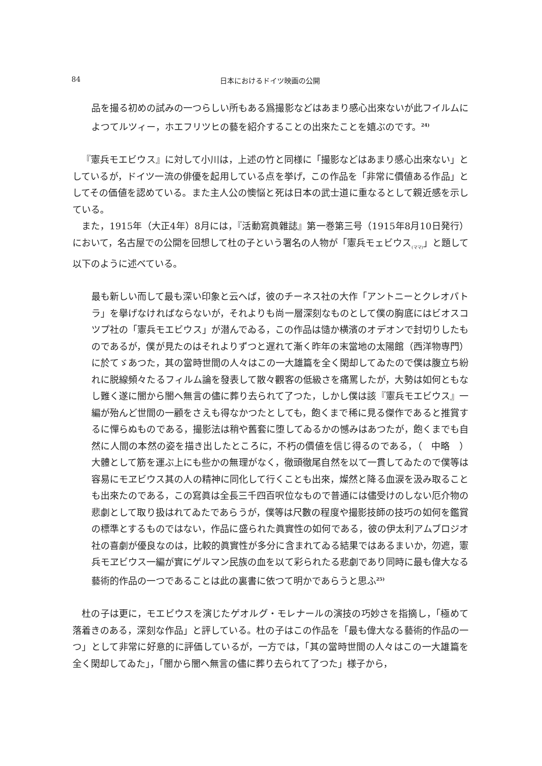84 日本におけるドイツ映画の公開
品を撮る初めの試みの一つらしい所もある爲撮影などはあまり感心出來ないが此フイルムによつてルツィー，ホエフリツヒの藝を紹介することの出來たことを嬉ぶのです。<sup>24)</sup>
『憲兵モエビウス』に対して小川は，上述の竹と同様に「撮影などはあまり感心出來ない」としているが，ドイツ一流の俳優を起用している点を挙げ，この作品を「非常に價値ある作品」としてその価値を認めている。また主人公の懊悩と死は日本の武士道に重なるとして親近感を示している。
また，1915年（大正4年）8月には，『活動寫眞雜誌』第一巻第三号（1915年8月10日発行）において，名古屋での公開を回想して杜の子という署名の人物が「憲兵モェビウス<sub>(ママ)</sub>」と題して以下のように述べている。
最も新しい而して最も深い印象と云へば，彼のチーネス社の大作「アントニーとクレオパトラ」を擧げなければならないが，それよりも尚一層深刻なものとして僕の胸底にはビオスコツプ社の「憲兵モエビウス」が潜んでゐる，この作品は慥か横濱のオデオンで封切りしたものであるが，僕が見たのはそれよりずつと遅れて漸く昨年の末當地の太陽館（西洋物専門）に於てゞあつた，其の當時世間の人々はこの一大雄篇を全く閑却してゐたので僕は腹立ち紛れに脱線頻々たるフィルム論を發表して散々觀客の低級さを痛罵したが，大勢は如何ともなし難く遂に闇から闇へ無言の儘に葬り去られて了つた，しかし僕は該『憲兵モエビウス』一編が殆んど世間の一顧をさえも得なかつたとしても，飽くまで稀に見る傑作であると推賞するに憚らぬものである，撮影法は稍や舊套に堕してゐるかの憾みはあつたが，飽くまでも自然に人間の本然の姿を描き出したところに，不朽の價値を信じ得るのである，（　中略　）大體として筋を運ぶ上にも些かの無理がなく，徹頭徹尾自然を以て一貫してゐたので僕等は容易にモヱビウス其の人の精神に同化して行くことも出來，燦然と降る血涙を汲み取ることも出來たのである，この寫眞は全長三千四百呎位なもので普通には儘受けのしない厄介物の悲劇として取り扱はれてゐたであらうが，僕等は尺數の程度や撮影技師の技巧の如何を鑑賞の標準とするものではない，作品に盛られた眞實性の如何である，彼の伊太利アムブロジオ社の喜劇が優良なのは，比較的眞實性が多分に含まれてゐる結果ではあるまいか，勿遮，憲兵モヱビウス一編が實にゲルマン民族の血を以て彩られたる悲劇であり同時に最も偉大なる藝術的作品の一つであることは此の裏書に依つて明かであらうと思ふ<sup>25)</sup>
杜の子は更に，モエビウスを演じたゲオルグ・モレナールの演技の巧妙さを指摘し，「極めて落着きのある，深刻な作品」と評している。杜の子はこの作品を「最も偉大なる藝術的作品の一つ」として非常に好意的に評価しているが，一方では，「其の當時世間の人々はこの一大雄篇を全く閑却してゐた」，「闇から闇へ無言の儘に葬り去られて了つた」様子から，